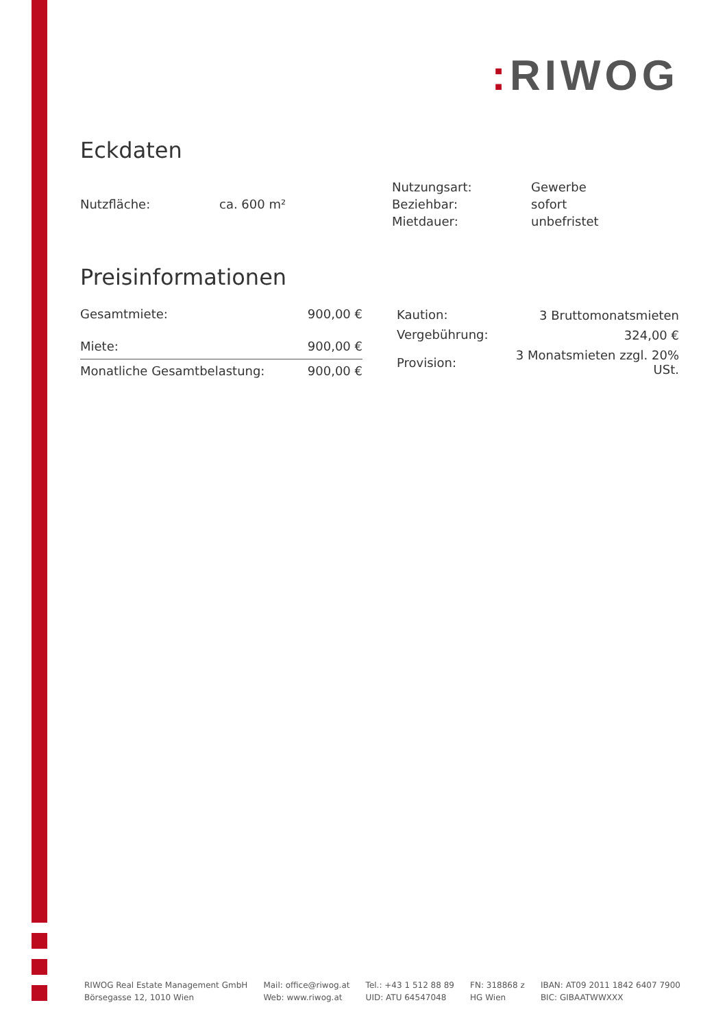: RIWOG
Eckdaten
| Nutzfläche: | ca. 600 m² |
| Nutzungsart: | Gewerbe |
| Beziehbar: | sofort |
| Mietdauer: | unbefristet |
Preisinformationen
| Gesamtmiete: | 900,00 € |
| Miete: | 900,00 € |
| Monatliche Gesamtbelastung: | 900,00 € |
| Kaution: | 3 Bruttomonatsmieten |
| Vergebührung: | 324,00 € |
| Provision: | 3 Monatsmieten zzgl. 20% USt. |
RIWOG Real Estate Management GmbH
Börsegasse 12, 1010 Wien
Mail: office@riwog.at
Web: www.riwog.at
Tel.: +43 1 512 88 89
UID: ATU 64547048
FN: 318868 z
HG Wien
IBAN: AT09 2011 1842 6407 7900
BIC: GIBAATWWXXX